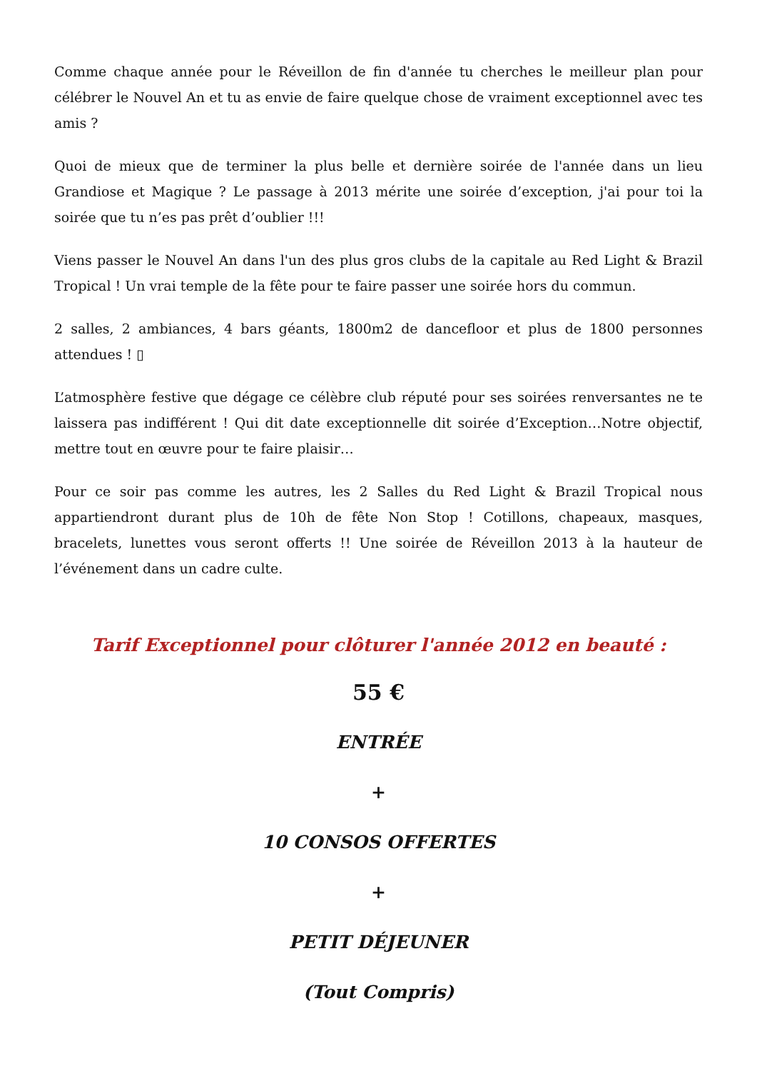Comme chaque année pour le Réveillon de fin d'année tu cherches le meilleur plan pour célébrer le Nouvel An et tu as envie de faire quelque chose de vraiment exceptionnel avec tes amis ?
Quoi de mieux que de terminer la plus belle et dernière soirée de l'année dans un lieu Grandiose et Magique ? Le passage à 2013 mérite une soirée d’exception, j'ai pour toi la soirée que tu n’es pas prêt d’oublier !!!
Viens passer le Nouvel An dans l'un des plus gros clubs de la capitale au Red Light & Brazil Tropical ! Un vrai temple de la fête pour te faire passer une soirée hors du commun.
2 salles, 2 ambiances, 4 bars géants, 1800m2 de dancefloor et plus de 1800 personnes attendues ! ▯
L’atmosphère festive que dégage ce célèbre club réputé pour ses soirées renversantes ne te laissera pas indifférent ! Qui dit date exceptionnelle dit soirée d’Exception…Notre objectif, mettre tout en œuvre pour te faire plaisir…
Pour ce soir pas comme les autres, les 2 Salles du Red Light & Brazil Tropical nous appartiendront durant plus de 10h de fête Non Stop ! Cotillons, chapeaux, masques, bracelets, lunettes vous seront offerts !! Une soirée de Réveillon 2013 à la hauteur de l’événement dans un cadre culte.
Tarif Exceptionnel pour clôturer l'année 2012 en beauté :
55 €
ENTRÉE
+
10 CONSOS OFFERTES
+
PETIT DÉJEUNER
(Tout Compris)